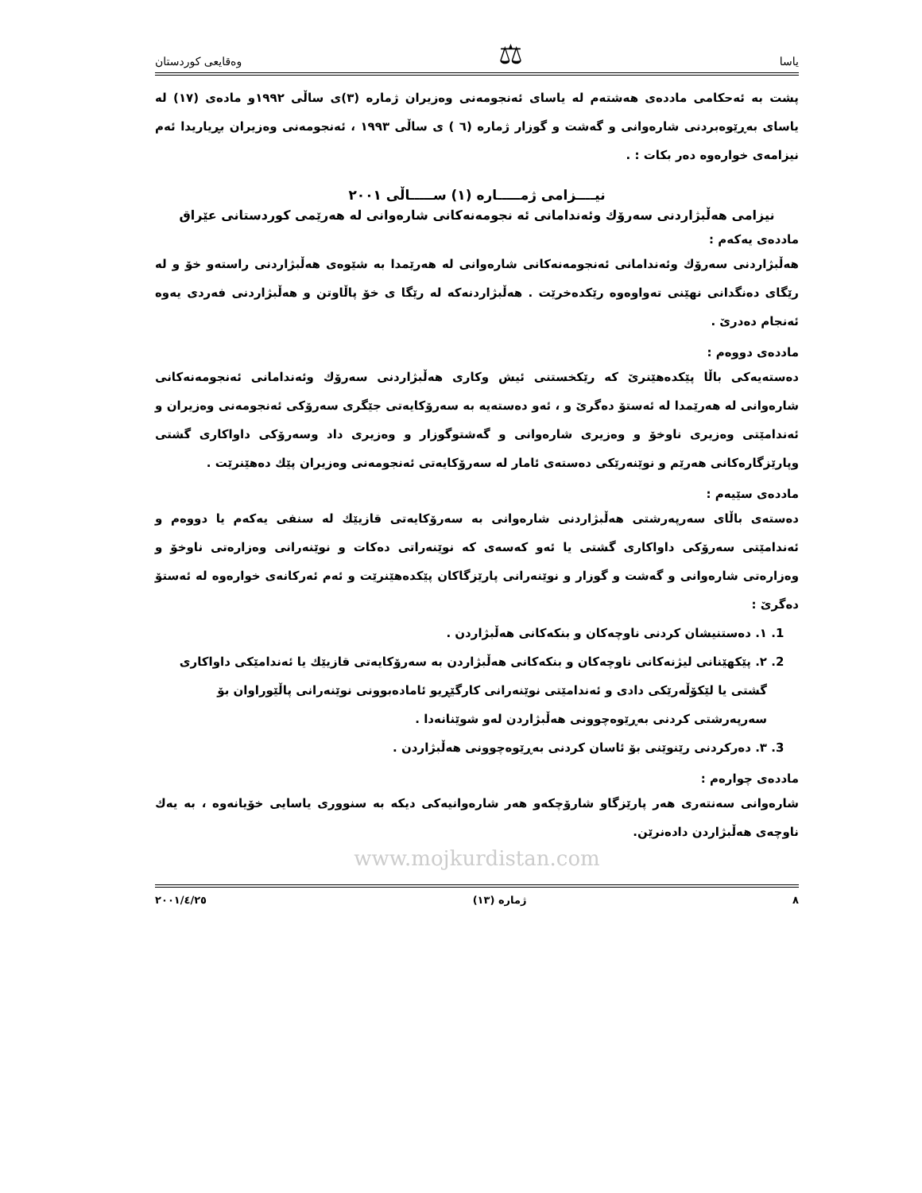یاسا ⚖ وەقایعی كوردستان
پشت بە ئەحكامی ماددەی هەشتەم لە یاسای ئەنجومەنی وەزیران ژمارە (٣)ی ساڵی ١٩٩٢و مادەی (١٧) لە یاسای بەڕێوەبردنی شارەوانی و گەشت و گوزار ژمارە (٦ ) ی ساڵی ١٩٩٣ ، ئەنجومەنی وەزیران بڕیاریدا ئەم نیزامەی خوارەوە دەر بكات : .
نیــــزامی ژمـــــارە (١) ســـــاڵی ٢٠٠١
نیزامی هەڵبژاردنی سەرۆك وئەندامانی ئە نجومەنەكانی شارەوانی لە هەرێمی كوردستانی عێراق
ماددەی یەكەم :
هەڵبژاردنی سەرۆك وئەندامانی ئەنجومەنەكانی شارەوانی لە هەرێمدا بە شێوەی هەڵبژاردنی راستەو خۆ و لە رێگای دەنگدانی نهێنی تەواوەوە رێكدەخرێت . هەڵبژاردنەكە لە رێگا ی خۆ پاڵاوتن و هەڵبژاردنی فەردی یەوە ئەنجام دەدرێ .
ماددەی دووەم :
دەستەیەكی باڵا پێكدەهێنرێ كە رێكخستنی ئیش وكاری هەڵبژاردنی سەرۆك وئەندامانی ئەنجومەنەكانی شارەوانی لە هەرێمدا لە ئەستۆ دەگرێ و ، ئەو دەستەیە بە سەرۆكایەتی جێگری سەرۆكی ئەنجومەنی وەزیران و ئەندامێتی وەزیری ناوخۆ و وەزیری شارەوانی و گەشتوگوزار و وەزیری داد وسەرۆكی داواكاری گشتی وپارێزگارەكانی هەرێم و نوێنەرێكی دەستەی ئامار لە سەرۆكایەتی ئەنجومەنی وەزیران پێك دەهێنرێت .
ماددەی سێیەم :
دەستەی باڵای سەرپەرشتی هەڵبژاردنی شارەوانی بە سەرۆكایەتی قازیێك لە سنفی یەكەم یا دووەم و ئەندامێتی سەرۆكی داواكاری گشتی یا ئەو كەسەی كە نوێنەراتی دەكات و نوێنەرانی وەزارەتی ناوخۆ و وەزارەتی شارەوانی و گەشت و گوزار و نوێنەرانی پارێزگاكان پێكدەهێنرێت و ئەم ئەركانەی خوارەوە لە ئەستۆ دەگرێ :
1. ١. دەستنیشان كردنی ناوچەكان و بنكەكانی هەڵبژاردن .
2. ٢. پێكهێنانی لیژنەكانی ناوچەكان و بنكەكانی هەڵبژاردن بە سەرۆكایەتی قازیێك یا ئەندامێكی داواكاری گشتی یا لێكۆڵەرێكی دادی و ئەندامێتی نوێنەرانی كارگێڕیو ئامادەبوونی نوێنەرانی پاڵێوراوان بۆ سەرپەرشتی كردنی بەڕێوەچوونی هەڵبژاردن لەو شوێنانەدا .
3. ٣. دەركردنی رێنوێنی بۆ ئاسان كردنی بەڕێوەچوونی هەڵبژاردن .
ماددەی چوارەم :
شارەوانی سەنتەری هەر پارێزگاو شارۆچكەو هەر شارەوانیەكی دیكە بە سنووری یاسایی خۆیانەوە ، بە یەك ناوچەی هەڵبژاردن دادەنرێن.
www.mojkurdistan.com
٨ ژمارە (١٣) ٢٠٠١/٤/٢٥